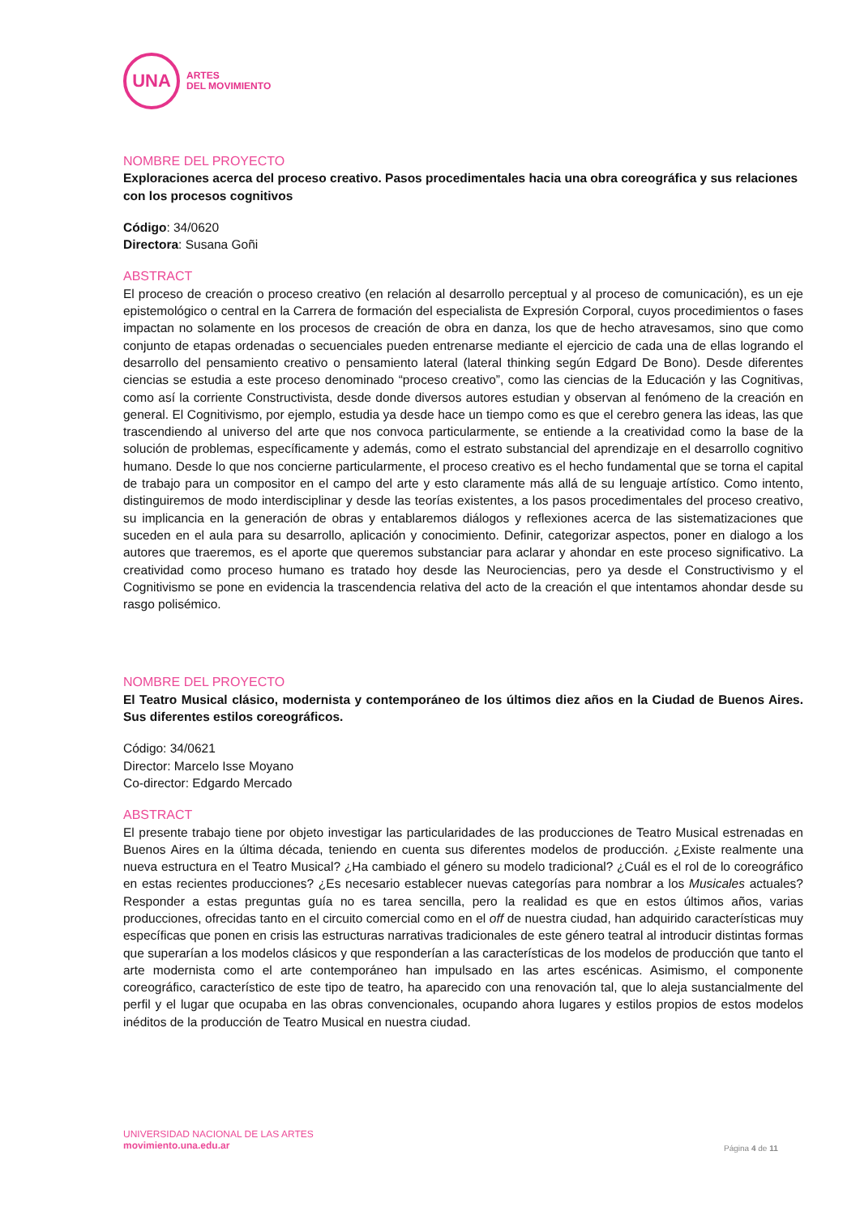UNA
ARTES
DEL MOVIMIENTO
NOMBRE DEL PROYECTO
Exploraciones acerca del proceso creativo. Pasos procedimentales hacia una obra coreográfica y sus relaciones con los procesos cognitivos
Código: 34/0620
Directora: Susana Goñi
ABSTRACT
El proceso de creación o proceso creativo (en relación al desarrollo perceptual y al proceso de comunicación), es un eje epistemológico o central en la Carrera de formación del especialista de Expresión Corporal, cuyos procedimientos o fases impactan no solamente en los procesos de creación de obra en danza, los que de hecho atravesamos, sino que como conjunto de etapas ordenadas o secuenciales pueden entrenarse mediante el ejercicio de cada una de ellas logrando el desarrollo del pensamiento creativo o pensamiento lateral (lateral thinking según Edgard De Bono). Desde diferentes ciencias se estudia a este proceso denominado “proceso creativo”, como las ciencias de la Educación y las Cognitivas, como así la corriente Constructivista, desde donde diversos autores estudian y observan al fenómeno de la creación en general. El Cognitivismo, por ejemplo, estudia ya desde hace un tiempo como es que el cerebro genera las ideas, las que trascendiendo al universo del arte que nos convoca particularmente, se entiende a la creatividad como la base de la solución de problemas, específicamente y además, como el estrato substancial del aprendizaje en el desarrollo cognitivo humano. Desde lo que nos concierne particularmente, el proceso creativo es el hecho fundamental que se torna el capital de trabajo para un compositor en el campo del arte y esto claramente más allá de su lenguaje artístico. Como intento, distinguiremos de modo interdisciplinar y desde las teorías existentes, a los pasos procedimentales del proceso creativo, su implicancia en la generación de obras y entablaremos diálogos y reflexiones acerca de las sistematizaciones que suceden en el aula para su desarrollo, aplicación y conocimiento. Definir, categorizar aspectos, poner en dialogo a los autores que traeremos, es el aporte que queremos substanciar para aclarar y ahondar en este proceso significativo. La creatividad como proceso humano es tratado hoy desde las Neurociencias, pero ya desde el Constructivismo y el Cognitivismo se pone en evidencia la trascendencia relativa del acto de la creación el que intentamos ahondar desde su rasgo polisémico.
NOMBRE DEL PROYECTO
El Teatro Musical clásico, modernista y contemporáneo de los últimos diez años en la Ciudad de Buenos Aires. Sus diferentes estilos coreográficos.
Código: 34/0621
Director: Marcelo Isse Moyano
Co-director: Edgardo Mercado
ABSTRACT
El presente trabajo tiene por objeto investigar las particularidades de las producciones de Teatro Musical estrenadas en Buenos Aires en la última década, teniendo en cuenta sus diferentes modelos de producción. ¿Existe realmente una nueva estructura en el Teatro Musical? ¿Ha cambiado el género su modelo tradicional? ¿Cuál es el rol de lo coreográfico en estas recientes producciones? ¿Es necesario establecer nuevas categorías para nombrar a los Musicales actuales? Responder a estas preguntas guía no es tarea sencilla, pero la realidad es que en estos últimos años, varias producciones, ofrecidas tanto en el circuito comercial como en el off de nuestra ciudad, han adquirido características muy específicas que ponen en crisis las estructuras narrativas tradicionales de este género teatral al introducir distintas formas que superarían a los modelos clásicos y que responderían a las características de los modelos de producción que tanto el arte modernista como el arte contemporáneo han impulsado en las artes escénicas. Asimismo, el componente coreográfico, característico de este tipo de teatro, ha aparecido con una renovación tal, que lo aleja sustancialmente del perfil y el lugar que ocupaba en las obras convencionales, ocupando ahora lugares y estilos propios de estos modelos inéditos de la producción de Teatro Musical en nuestra ciudad.
UNIVERSIDAD NACIONAL DE LAS ARTES
movimiento.una.edu.ar
Página 4 de 11